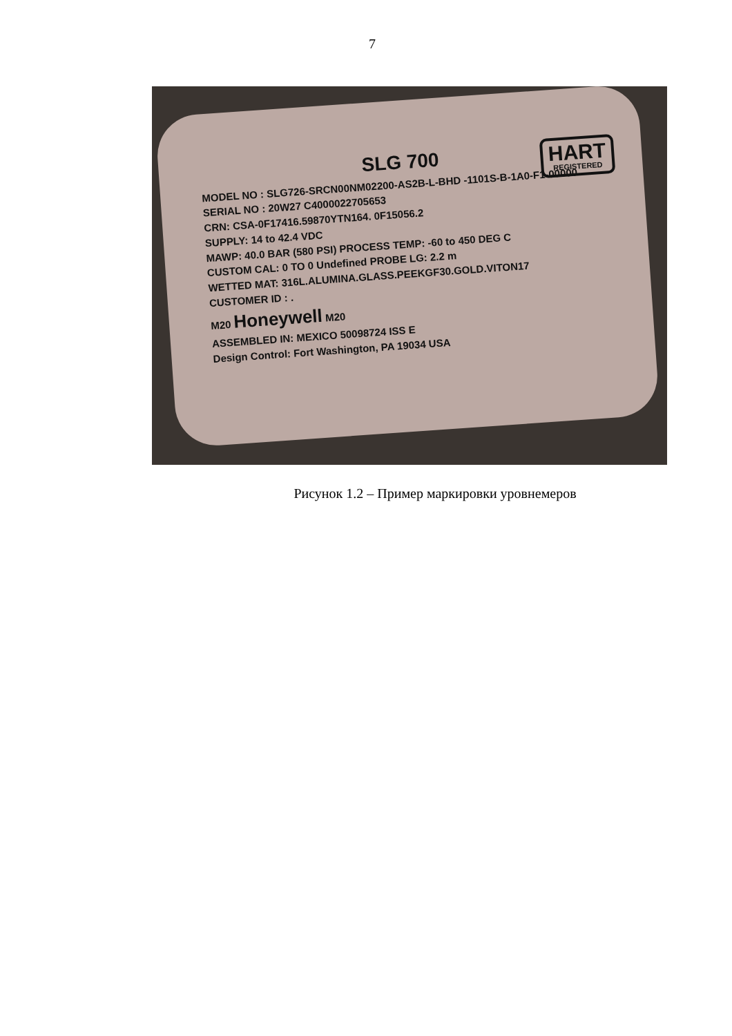7
HART
REGISTERED
SLG 700
MODEL NO : SLG726-SRCN00NM02200-AS2B-L-BHD -1101S-B-1A0-F1-00000
SERIAL NO : 20W27 C4000022705653
CRN: CSA-0F17416.59870YTN164. 0F15056.2
SUPPLY: 14 to 42.4 VDC
MAWP: 40.0 BAR (580 PSI) PROCESS TEMP: -60 to 450 DEG C
CUSTOM CAL: 0 TO 0 Undefined PROBE LG: 2.2 m
WETTED MAT: 316L.ALUMINA.GLASS.PEEKGF30.GOLD.VITON17
CUSTOMER ID : .
M20 Honeywell M20
ASSEMBLED IN: MEXICO 50098724 ISS E
Design Control: Fort Washington, PA 19034 USA
Рисунок 1.2 – Пример маркировки уровнемеров